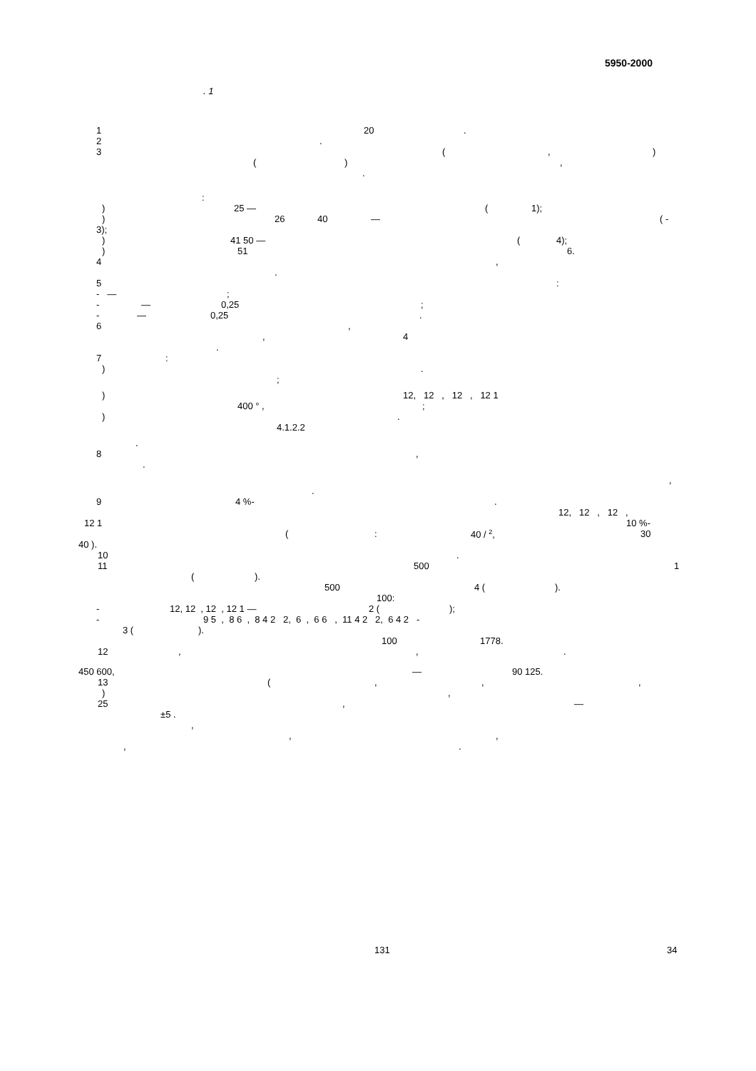5950-2000
. 1
1 20.
2.
3 (,)
(),
.
:
) 25 — (1);
) 26 40 — ( -
3);
) 41 50 — (4);
) 51 6.
4,
.
5:
- —;
- — 0,25;
- — 0,25.
6,
, 4
.
7:
).
;
) 12, 12 , 12 , 12 1
400 ° ,;
).
4.1.2.2
.
8,
.
,
.
9 4 %-.
12, 12 , 12 ,
12 1 10 %-
(: 40 / <sup>2</sup>, 30
40 ).
10.
11 500 1
().
500 4 ().
100:
- 12, 12 , 12 , 12 1 — 2 ();
- 9 5 , 8 6 , 8 4 2 2, 6 , 6 6 , 11 4 2 2, 6 4 2 -
3 ().
100 1778.
12,,.
450 600, — 90 125.
13 (,,,
),
25, —
±5 .
,
,,
,.
131 34